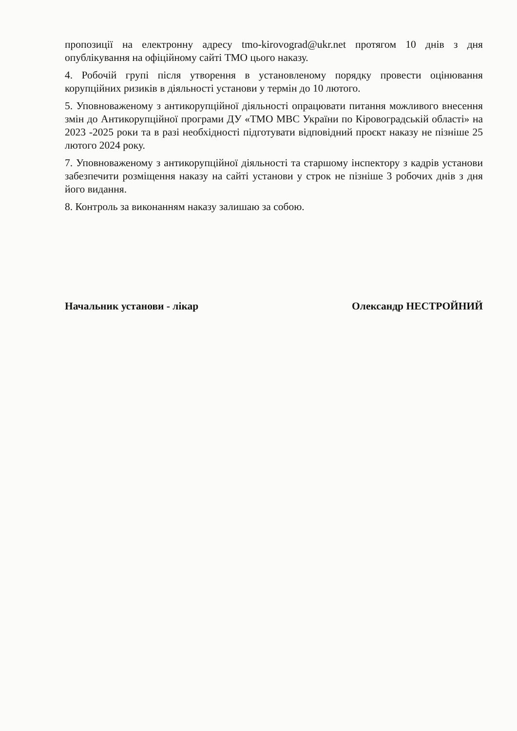пропозиції на електронну адресу tmo-kirovograd@ukr.net протягом 10 днів з дня опублікування на офіційному сайті ТМО цього наказу.
4. Робочій групі після утворення в установленому порядку провести оцінювання корупційних ризиків в діяльності установи у термін до 10 лютого.
5. Уповноваженому з антикорупційної діяльності опрацювати питання можливого внесення змін до Антикорупційної програми ДУ «ТМО МВС України по Кіровоградській області» на 2023 -2025 роки та в разі необхідності підготувати відповідний проєкт наказу не пізніше 25 лютого 2024 року.
7. Уповноваженому з антикорупційної діяльності та старшому інспектору з кадрів установи забезпечити розміщення наказу на сайті установи у строк не пізніше 3 робочих днів з дня його видання.
8. Контроль за виконанням наказу залишаю за собою.
Начальник установи - лікар Олександр НЕСТРОЙНИЙ